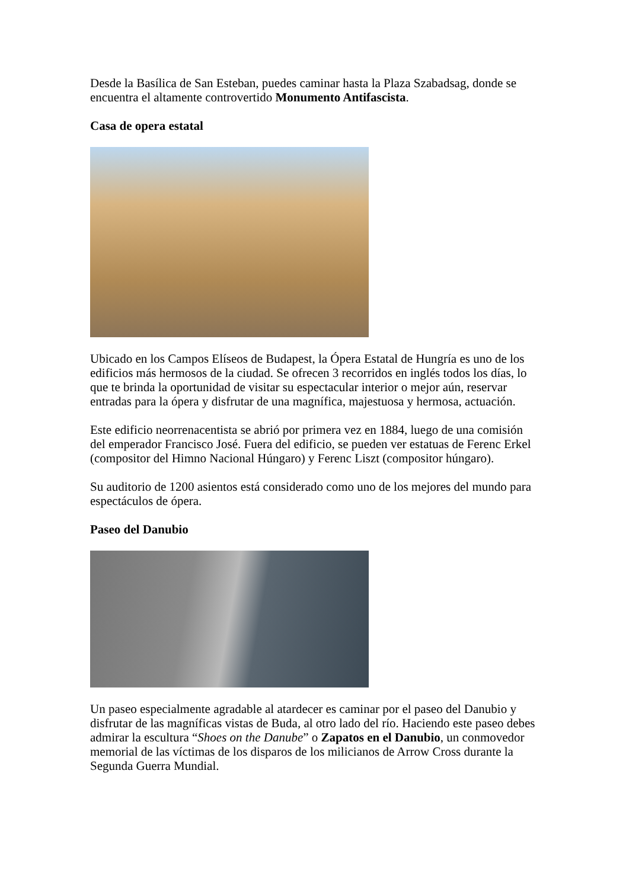Desde la Basílica de San Esteban, puedes caminar hasta la Plaza Szabadsag, donde se encuentra el altamente controvertido Monumento Antifascista.
Casa de opera estatal
Ubicado en los Campos Elíseos de Budapest, la Ópera Estatal de Hungría es uno de los edificios más hermosos de la ciudad. Se ofrecen 3 recorridos en inglés todos los días, lo que te brinda la oportunidad de visitar su espectacular interior o mejor aún, reservar entradas para la ópera y disfrutar de una magnífica, majestuosa y hermosa, actuación.
Este edificio neorrenacentista se abrió por primera vez en 1884, luego de una comisión del emperador Francisco José. Fuera del edificio, se pueden ver estatuas de Ferenc Erkel (compositor del Himno Nacional Húngaro) y Ferenc Liszt (compositor húngaro).
Su auditorio de 1200 asientos está considerado como uno de los mejores del mundo para espectáculos de ópera.
Paseo del Danubio
Un paseo especialmente agradable al atardecer es caminar por el paseo del Danubio y disfrutar de las magníficas vistas de Buda, al otro lado del río. Haciendo este paseo debes admirar la escultura “Shoes on the Danube” o Zapatos en el Danubio, un conmovedor memorial de las víctimas de los disparos de los milicianos de Arrow Cross durante la Segunda Guerra Mundial.